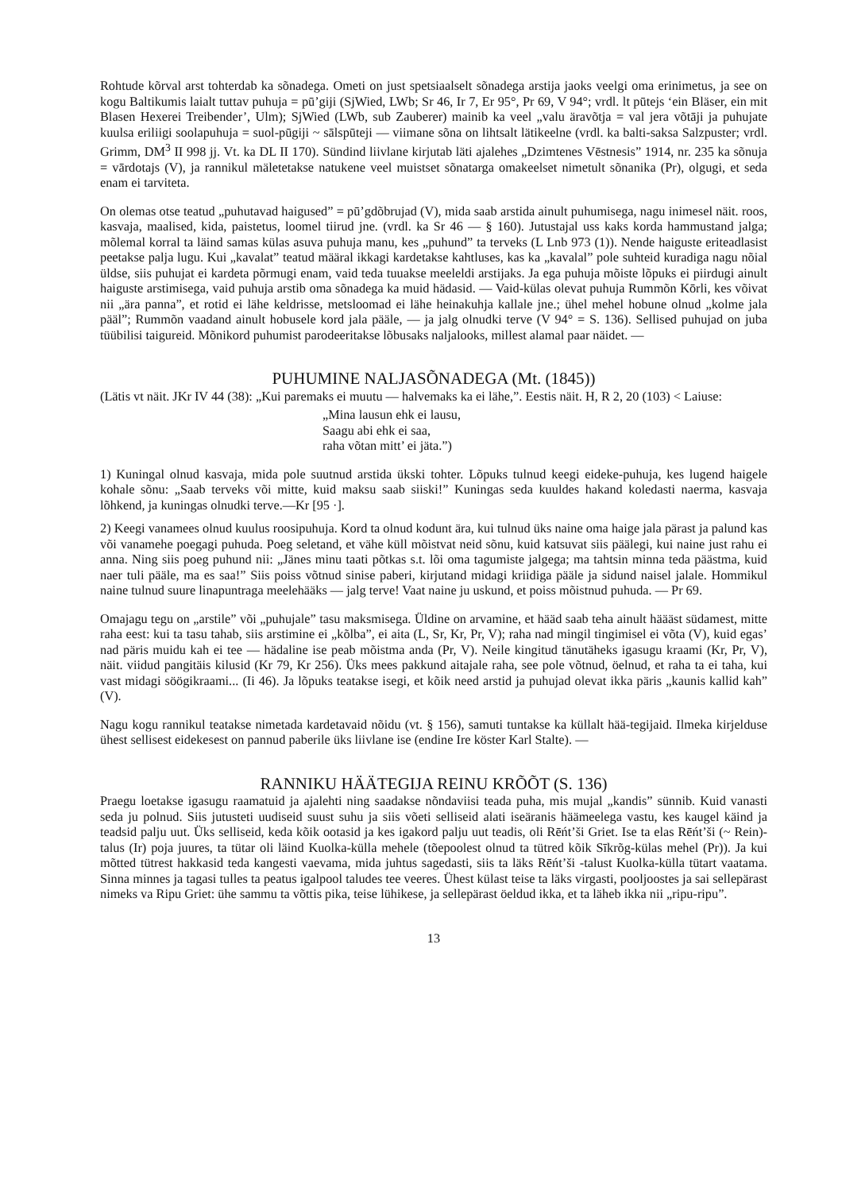Rohtude kõrval arst tohterdab ka sõnadega. Ometi on just spetsiaalselt sõnadega arstija jaoks veelgi oma erinimetus, ja see on kogu Baltikumis laialt tuttav puhuja = pū’giji (SjWied, LWb; Sr 46, Ir 7, Er 95°, Pr 69, V 94°; vrdl. lt pūtejs ‘ein Bläser, ein mit Blasen Hexerei Treibender’, Ulm); SjWied (LWb, sub Zauberer) mainib ka veel „valu äravõtja = val jera võtāji ja puhujate kuulsa eriliigi soolapuhuja = suol-pūgiji ~ sālspūteji — viimane sõna on lihtsalt lätikeelne (vrdl. ka balti-saksa Salzpuster; vrdl. Grimm, DM<sup>3</sup> II 998 jj. Vt. ka DL II 170). Sündind liivlane kirjutab läti ajalehes „Dzimtenes Vēstnesis” 1914, nr. 235 ka sõnuja = vārdotajs (V), ja rannikul mäletetakse natukene veel muistset sõnatarga omakeelset nimetult sõnanika (Pr), olgugi, et seda enam ei tarviteta.
On olemas otse teatud „puhutavad haigused” = pū’gdõbrujad (V), mida saab arstida ainult puhumisega, nagu inimesel näit. roos, kasvaja, maalised, kida, paistetus, loomel tiirud jne. (vrdl. ka Sr 46 — § 160). Jutustajal uss kaks korda hammustand jalga; mõlemal korral ta läind samas külas asuva puhuja manu, kes „puhund” ta terveks (L Lnb 973 (1)). Nende haiguste eriteadlasist peetakse palja lugu. Kui „kavalat” teatud määral ikkagi kardetakse kahtluses, kas ka „kavalal” pole suhteid kuradiga nagu nõial üldse, siis puhujat ei kardeta põrmugi enam, vaid teda tuuakse meeleldi arstijaks. Ja ega puhuja mõiste lõpuks ei piirdugi ainult haiguste arstimisega, vaid puhuja arstib oma sõnadega ka muid hädasid. — Vaid-külas olevat puhuja Rummõn Kōrli, kes võivat nii „ära panna”, et rotid ei lähe keldrisse, metsloomad ei lähe heinakuhja kallale jne.; ühel mehel hobune olnud „kolme jala pääl”; Rummõn vaadand ainult hobusele kord jala pääle, — ja jalg olnudki terve (V 94° = S. 136). Sellised puhujad on juba tüübilisi taigureid. Mõnikord puhumist parodeeritakse lõbusaks naljalooks, millest alamal paar näidet. —
PUHUMINE NALJASÕNADEGA (Mt. (1845))
(Lätis vt näit. JKr IV 44 (38): „Kui paremaks ei muutu — halvemaks ka ei lähe,”. Eestis näit. H, R 2, 20 (103) < Laiuse:
„Mina lausun ehk ei lausu,
Saagu abi ehk ei saa,
raha võtan mitt’ ei jäta.”)
1) Kuningal olnud kasvaja, mida pole suutnud arstida ükski tohter. Lõpuks tulnud keegi eideke-puhuja, kes lugend haigele kohale sõnu: „Saab terveks või mitte, kuid maksu saab siiski!” Kuningas seda kuuldes hakand koledasti naerma, kasvaja lõhkend, ja kuningas olnudki terve.—Kr [95 ·].
2) Keegi vanamees olnud kuulus roosipuhuja. Kord ta olnud kodunt ära, kui tulnud üks naine oma haige jala pärast ja palund kas või vanamehe poegagi puhuda. Poeg seletand, et vähe küll mõistvat neid sõnu, kuid katsuvat siis päälegi, kui naine just rahu ei anna. Ning siis poeg puhund nii: „Jänes minu taati põtkas s.t. lõi oma tagumiste jalgega; ma tahtsin minna teda päästma, kuid naer tuli pääle, ma es saa!” Siis poiss võtnud sinise paberi, kirjutand midagi kriidiga pääle ja sidund naisel jalale. Hommikul naine tulnud suure linapuntraga meelehääks — jalg terve! Vaat naine ju uskund, et poiss mõistnud puhuda. — Pr 69.
Omajagu tegu on „arstile” või „puhujale” tasu maksmisega. Üldine on arvamine, et hääd saab teha ainult häääst südamest, mitte raha eest: kui ta tasu tahab, siis arstimine ei „kõlba”, ei aita (L, Sr, Kr, Pr, V); raha nad mingil tingimisel ei võta (V), kuid egas’ nad päris muidu kah ei tee — hädaline ise peab mõistma anda (Pr, V). Neile kingitud tänutäheks igasugu kraami (Kr, Pr, V), näit. viidud pangitäis kilusid (Kr 79, Kr 256). Üks mees pakkund aitajale raha, see pole võtnud, öelnud, et raha ta ei taha, kui vast midagi söögikraami... (Ii 46). Ja lõpuks teatakse isegi, et kõik need arstid ja puhujad olevat ikka päris „kaunis kallid kah” (V).
Nagu kogu rannikul teatakse nimetada kardetavaid nõidu (vt. § 156), samuti tuntakse ka küllalt hää-tegijaid. Ilmeka kirjelduse ühest sellisest eidekesest on pannud paberile üks liivlane ise (endine Ire köster Karl Stalte). —
RANNIKU HÄÄTEGIJA REINU KRÕÕT (S. 136)
Praegu loetakse igasugu raamatuid ja ajalehti ning saadakse nõndaviisi teada puha, mis mujal „kandis” sünnib. Kuid vanasti seda ju polnud. Siis jutusteti uudiseid suust suhu ja siis võeti selliseid alati iseäranis häämeelega vastu, kes kaugel käind ja teadsid palju uut. Üks selliseid, keda kõik ootasid ja kes igakord palju uut teadis, oli Rēńt’ši Griet. Ise ta elas Rēńt’ši (~ Rein)-talus (Ir) poja juures, ta tütar oli läind Kuolka-külla mehele (tõepoolest olnud ta tütred kõik Sīkrõg-külas mehel (Pr)). Ja kui mõtted tütrest hakkasid teda kangesti vaevama, mida juhtus sagedasti, siis ta läks Rēńt’ši -talust Kuolka-külla tütart vaatama. Sinna minnes ja tagasi tulles ta peatus igalpool taludes tee veeres. Ühest külast teise ta läks virgasti, pooljoostes ja sai sellepärast nimeks va Ripu Griet: ühe sammu ta võttis pika, teise lühikese, ja sellepärast öeldud ikka, et ta läheb ikka nii „ripu-ripu”.
13